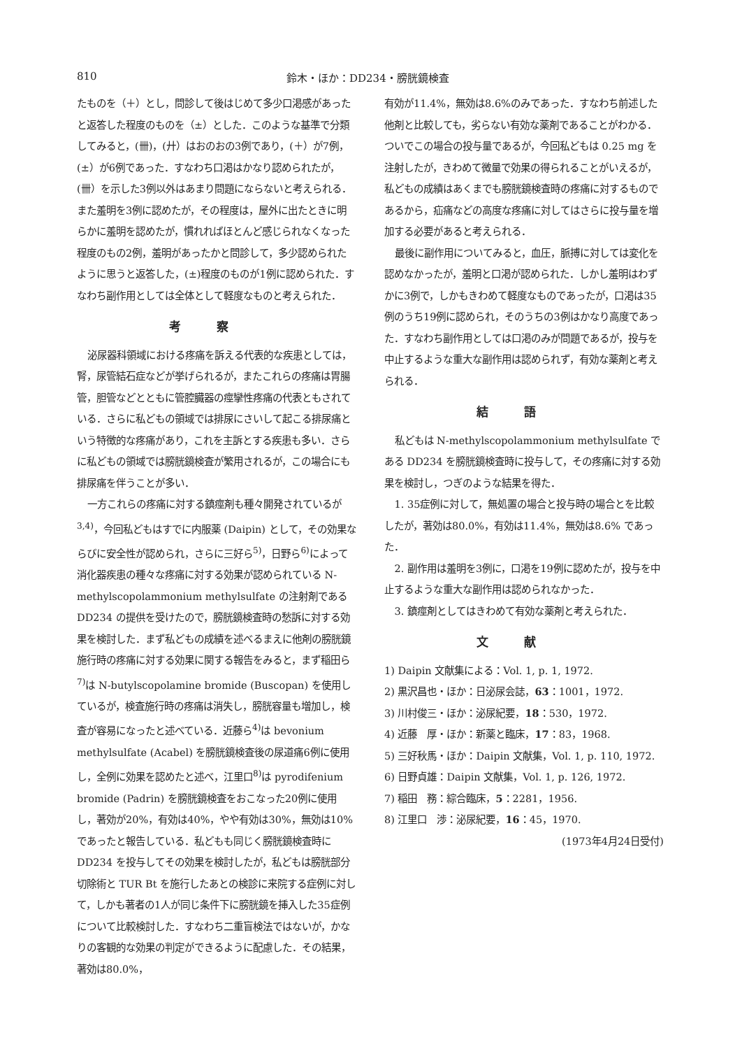810 鈴木・ほか：DD234・膀胱鏡検査
たものを（＋）とし，問診して後はじめて多少口渇感があったと返答した程度のものを（±）とした．このような基準で分類してみると，(卌)，(廾）はおのおの3例であり，(＋）が7例，(±）が6例であった．すなわち口渇はかなり認められたが，(卌）を示した3例以外はあまり問題にならないと考えられる．また羞明を3例に認めたが，その程度は，屋外に出たときに明らかに羞明を認めたが，慣れればほとんど感じられなくなった程度のもの2例，羞明があったかと問診して，多少認められたように思うと返答した，(±)程度のものが1例に認められた．すなわち副作用としては全体として軽度なものと考えられた．
考察
泌尿器科領域における疼痛を訴える代表的な疾患としては，腎，尿管結石症などが挙げられるが，またこれらの疼痛は胃腸管，胆管などとともに管腔臓器の痙攣性疼痛の代表ともされている．さらに私どもの領域では排尿にさいして起こる排尿痛という特徴的な疼痛があり，これを主訴とする疾患も多い．さらに私どもの領域では膀胱鏡検査が繁用されるが，この場合にも排尿痛を伴うことが多い．
一方これらの疼痛に対する鎮痙剤も種々開発されているが<sup>3,4)</sup>，今回私どもはすでに内服薬 (Daipin) として，その効果ならびに安全性が認められ，さらに三好ら<sup>5)</sup>，日野ら<sup>6)</sup>によって消化器疾患の種々な疼痛に対する効果が認められている N-methylscopolammonium methylsulfate の注射剤である DD234 の提供を受けたので，膀胱鏡検査時の愁訴に対する効果を検討した．まず私どもの成績を述べるまえに他剤の膀胱鏡施行時の疼痛に対する効果に関する報告をみると，まず稲田ら<sup>7)</sup>は N-butylscopolamine bromide (Buscopan) を使用しているが，検査施行時の疼痛は消失し，膀胱容量も増加し，検査が容易になったと述べている．近藤ら<sup>4)</sup>は bevonium methylsulfate (Acabel) を膀胱鏡検査後の尿道痛6例に使用し，全例に効果を認めたと述べ，江里口<sup>8)</sup>は pyrodifenium bromide (Padrin) を膀胱鏡検査をおこなった20例に使用し，著効が20%，有効は40%，やや有効は30%，無効は10%であったと報告している．私どもも同じく膀胱鏡検査時に DD234 を投与してその効果を検討したが，私どもは膀胱部分切除術と TUR Bt を施行したあとの検診に来院する症例に対して，しかも著者の1人が同じ条件下に膀胱鏡を挿入した35症例について比較検討した．すなわち二重盲検法ではないが，かなりの客観的な効果の判定ができるように配慮した．その結果，著効は80.0%，
有効が11.4%，無効は8.6%のみであった．すなわち前述した他剤と比較しても，劣らない有効な薬剤であることがわかる．ついでこの場合の投与量であるが，今回私どもは 0.25 mg を注射したが，きわめて微量で効果の得られることがいえるが，私どもの成績はあくまでも膀胱鏡検査時の疼痛に対するものであるから，疝痛などの高度な疼痛に対してはさらに投与量を増加する必要があると考えられる．
最後に副作用についてみると，血圧，脈搏に対しては変化を認めなかったが，羞明と口渇が認められた．しかし羞明はわずかに3例で，しかもきわめて軽度なものであったが，口渇は35例のうち19例に認められ，そのうちの3例はかなり高度であった．すなわち副作用としては口渇のみが問題であるが，投与を中止するような重大な副作用は認められず，有効な薬剤と考えられる．
結語
私どもは N-methylscopolammonium methylsulfate である DD234 を膀胱鏡検査時に投与して，その疼痛に対する効果を検討し，つぎのような結果を得た．
1. 35症例に対して，無処置の場合と投与時の場合とを比較したが，著効は80.0%，有効は11.4%，無効は8.6% であった．
2. 副作用は羞明を3例に，口渇を19例に認めたが，投与を中止するような重大な副作用は認められなかった．
3. 鎮痙剤としてはきわめて有効な薬剤と考えられた．
文献
1) Daipin 文献集による：Vol. 1, p. 1, 1972.
2) 黒沢昌也・ほか：日泌尿会誌，63：1001，1972.
3) 川村俊三・ほか：泌尿紀要，18：530，1972.
4) 近藤　厚・ほか：新薬と臨床，17：83，1968.
5) 三好秋馬・ほか：Daipin 文献集，Vol. 1, p. 110, 1972.
6) 日野貞雄：Daipin 文献集，Vol. 1, p. 126, 1972.
7) 稲田　務：綜合臨床，5：2281，1956.
8) 江里口　渉：泌尿紀要，16：45，1970.
(1973年4月24日受付)